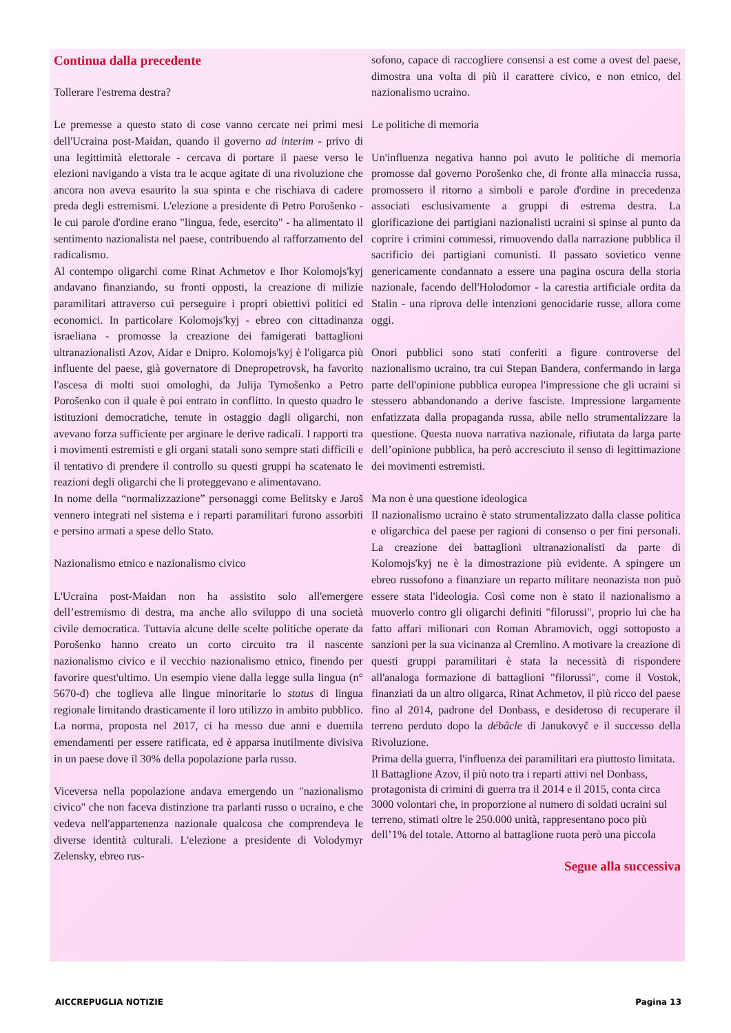Continua dalla precedente
Tollerare l'estrema destra?
Le premesse a questo stato di cose vanno cercate nei primi mesi dell'Ucraina post-Maidan, quando il governo ad interim - privo di una legittimità elettorale - cercava di portare il paese verso le elezioni navigando a vista tra le acque agitate di una rivoluzione che ancora non aveva esaurito la sua spinta e che rischiava di cadere preda degli estremismi. L'elezione a presidente di Petro Porošenko - le cui parole d'ordine erano "lingua, fede, esercito" - ha alimentato il sentimento nazionalista nel paese, contribuendo al rafforzamento del radicalismo.
Al contempo oligarchi come Rinat Achmetov e Ihor Kolomojs'kyj andavano finanziando, su fronti opposti, la creazione di milizie paramilitari attraverso cui perseguire i propri obiettivi politici ed economici. In particolare Kolomojs'kyj - ebreo con cittadinanza israeliana - promosse la creazione dei famigerati battaglioni ultranazionalisti Azov, Aidar e Dnipro. Kolomojs'kyj è l'oligarca più influente del paese, già governatore di Dnepropetrovsk, ha favorito l'ascesa di molti suoi omologhi, da Julija Tymošenko a Petro Porošenko con il quale è poi entrato in conflitto. In questo quadro le istituzioni democratiche, tenute in ostaggio dagli oligarchi, non avevano forza sufficiente per arginare le derive radicali. I rapporti tra i movimenti estremisti e gli organi statali sono sempre stati difficili e il tentativo di prendere il controllo su questi gruppi ha scatenato le reazioni degli oligarchi che li proteggevano e alimentavano.
In nome della “normalizzazione” personaggi come Belitsky e Jaroš vennero integrati nel sistema e i reparti paramilitari furono assorbiti e persino armati a spese dello Stato.
Nazionalismo etnico e nazionalismo civico
L'Ucraina post-Maidan non ha assistito solo all'emergere dell’estremismo di destra, ma anche allo sviluppo di una società civile democratica. Tuttavia alcune delle scelte politiche operate da Porošenko hanno creato un corto circuito tra il nascente nazionalismo civico e il vecchio nazionalismo etnico, finendo per favorire quest'ultimo. Un esempio viene dalla legge sulla lingua (n° 5670-d) che toglieva alle lingue minoritarie lo status di lingua regionale limitando drasticamente il loro utilizzo in ambito pubblico. La norma, proposta nel 2017, ci ha messo due anni e duemila emendamenti per essere ratificata, ed è apparsa inutilmente divisiva in un paese dove il 30% della popolazione parla russo.
Viceversa nella popolazione andava emergendo un "nazionalismo civico" che non faceva distinzione tra parlanti russo o ucraino, e che vedeva nell'appartenenza nazionale qualcosa che comprendeva le diverse identità culturali. L'elezione a presidente di Volodymyr Zelensky, ebreo rus-
sofono, capace di raccogliere consensi a est come a ovest del paese, dimostra una volta di più il carattere civico, e non etnico, del nazionalismo ucraino.
Le politiche di memoria
Un'influenza negativa hanno poi avuto le politiche di memoria promosse dal governo Porošenko che, di fronte alla minaccia russa, promossero il ritorno a simboli e parole d'ordine in precedenza associati esclusivamente a gruppi di estrema destra. La glorificazione dei partigiani nazionalisti ucraini si spinse al punto da coprire i crimini commessi, rimuovendo dalla narrazione pubblica il sacrificio dei partigiani comunisti. Il passato sovietico venne genericamente condannato a essere una pagina oscura della storia nazionale, facendo dell'Holodomor - la carestia artificiale ordita da Stalin - una riprova delle intenzioni genocidarie russe, allora come oggi.
Onori pubblici sono stati conferiti a figure controverse del nazionalismo ucraino, tra cui Stepan Bandera, confermando in larga parte dell'opinione pubblica europea l'impressione che gli ucraini si stessero abbandonando a derive fasciste. Impressione largamente enfatizzata dalla propaganda russa, abile nello strumentalizzare la questione. Questa nuova narrativa nazionale, rifiutata da larga parte dell’opinione pubblica, ha però accresciuto il senso di legittimazione dei movimenti estremisti.
Ma non è una questione ideologica
Il nazionalismo ucraino è stato strumentalizzato dalla classe politica e oligarchica del paese per ragioni di consenso o per fini personali. La creazione dei battaglioni ultranazionalisti da parte di Kolomojs'kyj ne è la dimostrazione più evidente. A spingere un ebreo russofono a finanziare un reparto militare neonazista non può essere stata l'ideologia. Così come non è stato il nazionalismo a muoverlo contro gli oligarchi definiti "filorussi", proprio lui che ha fatto affari milionari con Roman Abramovich, oggi sottoposto a sanzioni per la sua vicinanza al Cremlino. A motivare la creazione di questi gruppi paramilitari è stata la necessità di rispondere all'analoga formazione di battaglioni "filorussi", come il Vostok, finanziati da un altro oligarca, Rinat Achmetov, il più ricco del paese fino al 2014, padrone del Donbass, e desideroso di recuperare il terreno perduto dopo la débâcle di Janukovyč e il successo della Rivoluzione.
Prima della guerra, l'influenza dei paramilitari era piuttosto limitata. Il Battaglione Azov, il più noto tra i reparti attivi nel Donbass, protagonista di crimini di guerra tra il 2014 e il 2015, conta circa 3000 volontari che, in proporzione al numero di soldati ucraini sul terreno, stimati oltre le 250.000 unità, rappresentano poco più dell’1% del totale. Attorno al battaglione ruota però una piccola
Segue alla successiva
AICCREPUGLIA NOTIZIE Pagina 13